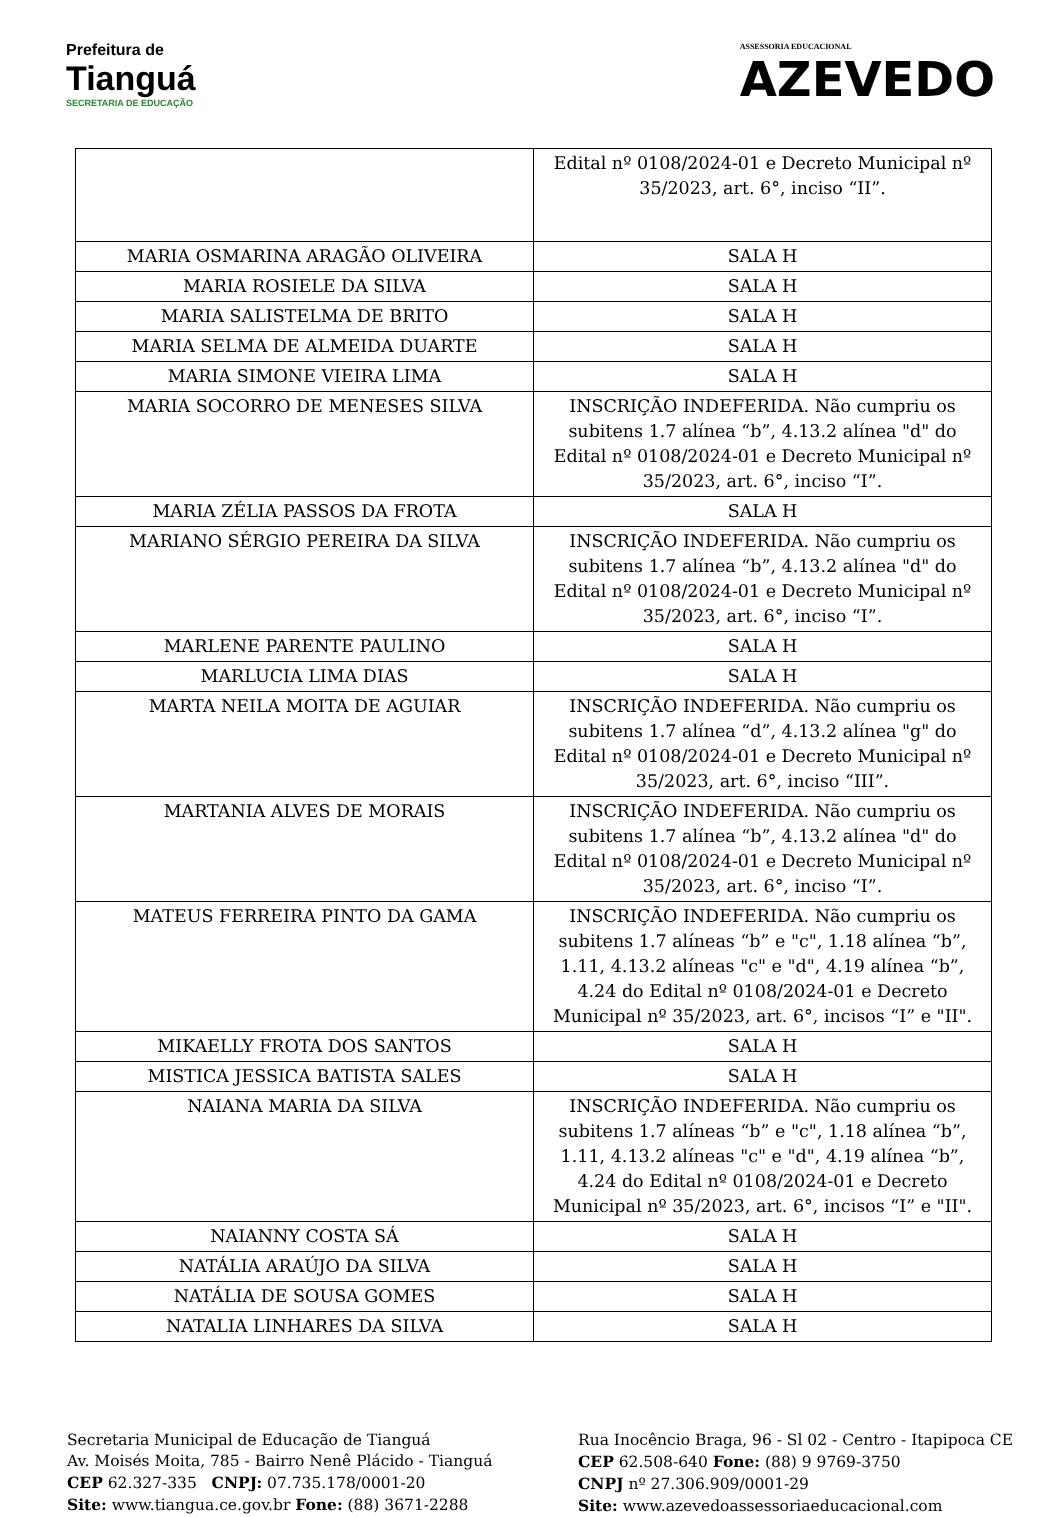Prefeitura de
Tianguá
SECRETARIA DE EDUCAÇÃO
ASSESSORIA EDUCACIONAL
AZEVEDO
| | Edital nº 0108/2024-01 e Decreto Municipal nº 35/2023, art. 6°, inciso “II”. |
| MARIA OSMARINA ARAGÃO OLIVEIRA | SALA H |
| MARIA ROSIELE DA SILVA | SALA H |
| MARIA SALISTELMA DE BRITO | SALA H |
| MARIA SELMA DE ALMEIDA DUARTE | SALA H |
| MARIA SIMONE VIEIRA LIMA | SALA H |
| MARIA SOCORRO DE MENESES SILVA | INSCRIÇÃO INDEFERIDA. Não cumpriu os subitens 1.7 alínea “b”, 4.13.2 alínea "d" do Edital nº 0108/2024-01 e Decreto Municipal nº 35/2023, art. 6°, inciso “I”. |
| MARIA ZÉLIA PASSOS DA FROTA | SALA H |
| MARIANO SÉRGIO PEREIRA DA SILVA | INSCRIÇÃO INDEFERIDA. Não cumpriu os subitens 1.7 alínea “b”, 4.13.2 alínea "d" do Edital nº 0108/2024-01 e Decreto Municipal nº 35/2023, art. 6°, inciso “I”. |
| MARLENE PARENTE PAULINO | SALA H |
| MARLUCIA LIMA DIAS | SALA H |
| MARTA NEILA MOITA DE AGUIAR | INSCRIÇÃO INDEFERIDA. Não cumpriu os subitens 1.7 alínea “d”, 4.13.2 alínea "g" do Edital nº 0108/2024-01 e Decreto Municipal nº 35/2023, art. 6°, inciso “III”. |
| MARTANIA ALVES DE MORAIS | INSCRIÇÃO INDEFERIDA. Não cumpriu os subitens 1.7 alínea “b”, 4.13.2 alínea "d" do Edital nº 0108/2024-01 e Decreto Municipal nº 35/2023, art. 6°, inciso “I”. |
| MATEUS FERREIRA PINTO DA GAMA | INSCRIÇÃO INDEFERIDA. Não cumpriu os subitens 1.7 alíneas “b” e "c", 1.18 alínea “b”, 1.11, 4.13.2 alíneas "c" e "d", 4.19 alínea “b”, 4.24 do Edital nº 0108/2024-01 e Decreto Municipal nº 35/2023, art. 6°, incisos “I” e "II". |
| MIKAELLY FROTA DOS SANTOS | SALA H |
| MISTICA JESSICA BATISTA SALES | SALA H |
| NAIANA MARIA DA SILVA | INSCRIÇÃO INDEFERIDA. Não cumpriu os subitens 1.7 alíneas “b” e "c", 1.18 alínea “b”, 1.11, 4.13.2 alíneas "c" e "d", 4.19 alínea “b”, 4.24 do Edital nº 0108/2024-01 e Decreto Municipal nº 35/2023, art. 6°, incisos “I” e "II". |
| NAIANNY COSTA SÁ | SALA H |
| NATÁLIA ARAÚJO DA SILVA | SALA H |
| NATÁLIA DE SOUSA GOMES | SALA H |
| NATALIA LINHARES DA SILVA | SALA H |
Secretaria Municipal de Educação de Tianguá
Av. Moisés Moita, 785 - Bairro Nenê Plácido - Tianguá
CEP 62.327-335 CNPJ: 07.735.178/0001-20
Site: www.tiangua.ce.gov.br Fone: (88) 3671-2288
Rua Inocêncio Braga, 96 - Sl 02 - Centro - Itapipoca CE
CEP 62.508-640 Fone: (88) 9 9769-3750
CNPJ nº 27.306.909/0001-29
Site: www.azevedoassessoriaeducacional.com